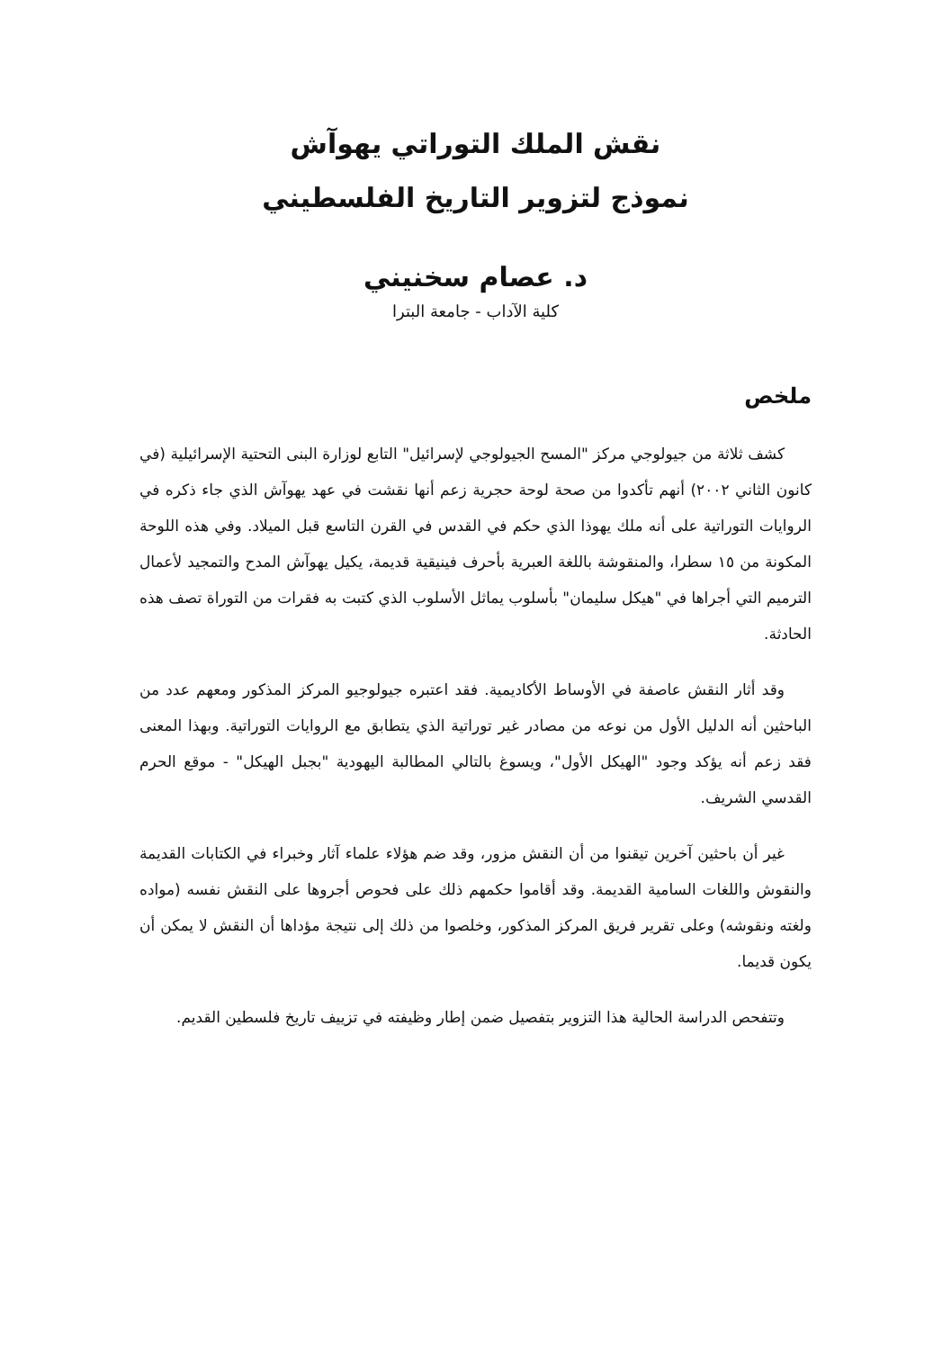نقش الملك التوراتي يهوآش
نموذج لتزوير التاريخ الفلسطيني
د. عصام سخنيني
كلية الآداب - جامعة البترا
ملخص
كشف ثلاثة من جيولوجي مركز "المسح الجيولوجي لإسرائيل" التابع لوزارة البنى التحتية الإسرائيلية (في كانون الثاني ٢٠٠٢) أنهم تأكدوا من صحة لوحة حجرية زعم أنها نقشت في عهد يهوآش الذي جاء ذكره في الروايات التوراتية على أنه ملك يهوذا الذي حكم في القدس في القرن التاسع قبل الميلاد. وفي هذه اللوحة المكونة من ١٥ سطرا، والمنقوشة باللغة العبرية بأحرف فينيقية قديمة، يكيل يهوآش المدح والتمجيد لأعمال الترميم التي أجراها في "هيكل سليمان" بأسلوب يماثل الأسلوب الذي كتبت به فقرات من التوراة تصف هذه الحادثة.
وقد أثار النقش عاصفة في الأوساط الأكاديمية. فقد اعتبره جيولوجيو المركز المذكور ومعهم عدد من الباحثين أنه الدليل الأول من نوعه من مصادر غير توراتية الذي يتطابق مع الروايات التوراتية. وبهذا المعنى فقد زعم أنه يؤكد وجود "الهيكل الأول"، ويسوغ بالتالي المطالبة اليهودية "بجبل الهيكل" - موقع الحرم القدسي الشريف.
غير أن باحثين آخرين تيقنوا من أن النقش مزور، وقد ضم هؤلاء علماء آثار وخبراء في الكتابات القديمة والنقوش واللغات السامية القديمة. وقد أقاموا حكمهم ذلك على فحوص أجروها على النقش نفسه (مواده ولغته ونقوشه) وعلى تقرير فريق المركز المذكور، وخلصوا من ذلك إلى نتيجة مؤداها أن النقش لا يمكن أن يكون قديما.
وتتفحص الدراسة الحالية هذا التزوير بتفصيل ضمن إطار وظيفته في تزييف تاريخ فلسطين القديم.